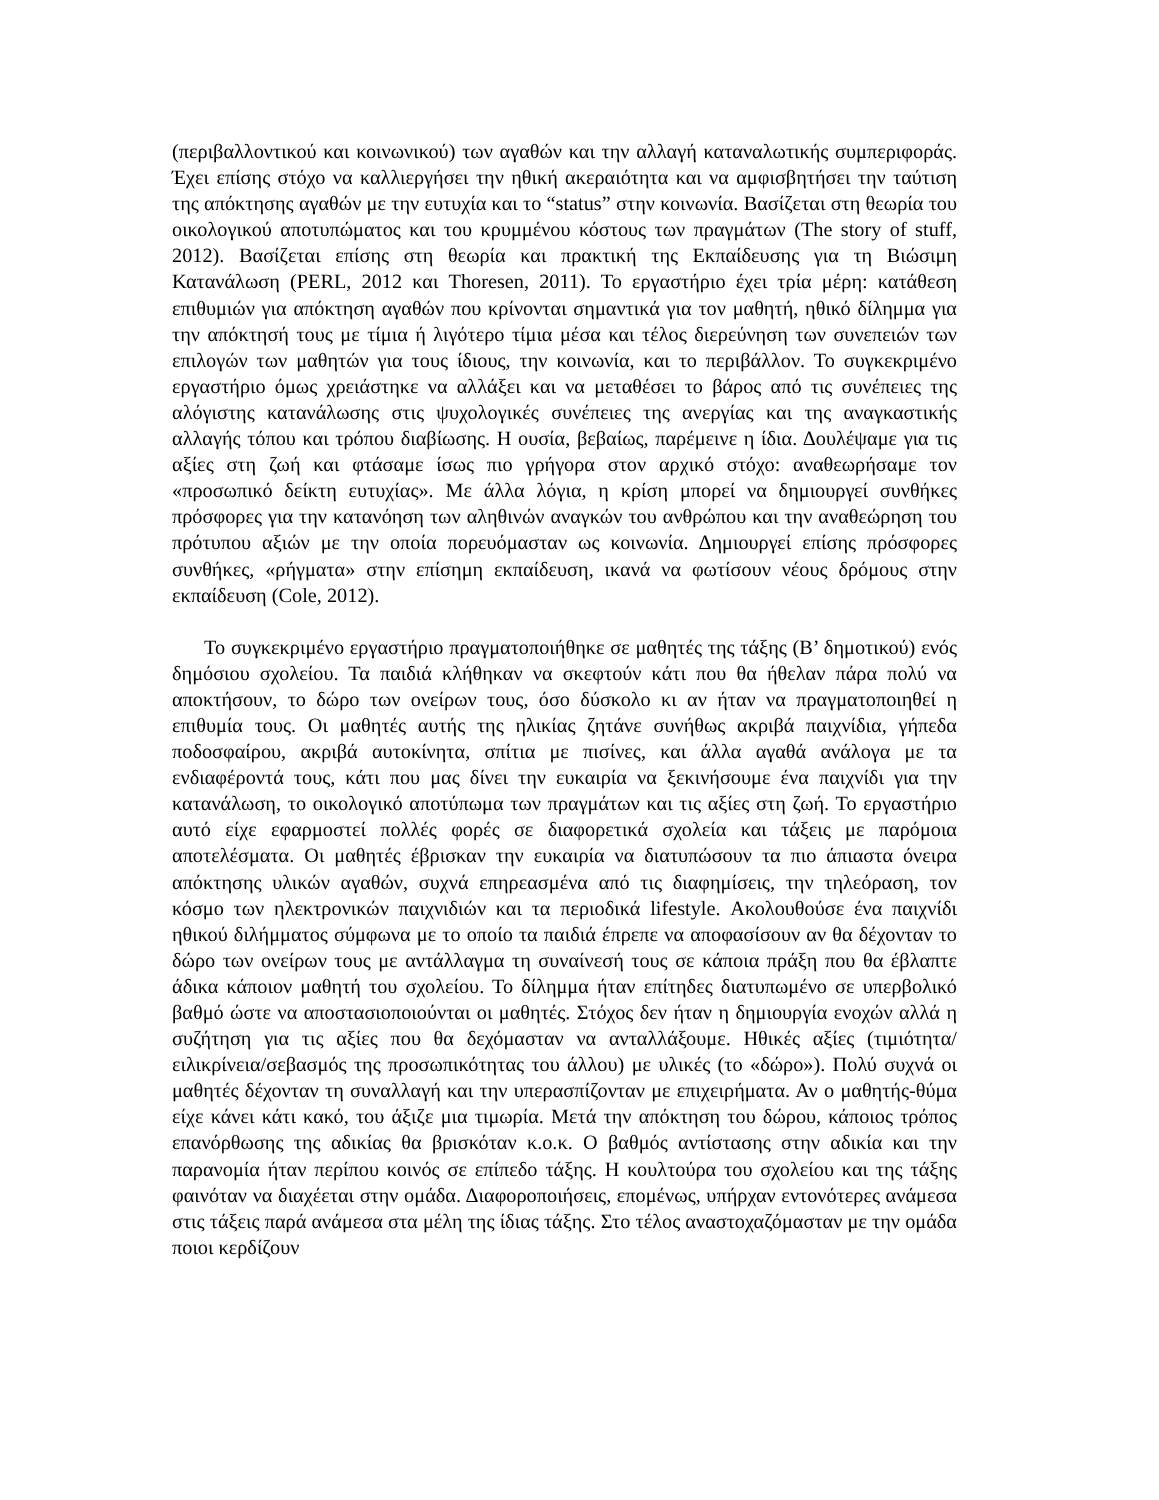(περιβαλλοντικού και κοινωνικού) των αγαθών και την αλλαγή καταναλωτικής συμπεριφοράς. Έχει επίσης στόχο να καλλιεργήσει την ηθική ακεραιότητα και να αμφισβητήσει την ταύτιση της απόκτησης αγαθών με την ευτυχία και το “status” στην κοινωνία. Βασίζεται στη θεωρία του οικολογικού αποτυπώματος και του κρυμμένου κόστους των πραγμάτων (The story of stuff, 2012). Βασίζεται επίσης στη θεωρία και πρακτική της Εκπαίδευσης για τη Βιώσιμη Κατανάλωση (PERL, 2012 και Thoresen, 2011). Το εργαστήριο έχει τρία μέρη: κατάθεση επιθυμιών για απόκτηση αγαθών που κρίνονται σημαντικά για τον μαθητή, ηθικό δίλημμα για την απόκτησή τους με τίμια ή λιγότερο τίμια μέσα και τέλος διερεύνηση των συνεπειών των επιλογών των μαθητών για τους ίδιους, την κοινωνία, και το περιβάλλον. Το συγκεκριμένο εργαστήριο όμως χρειάστηκε να αλλάξει και να μεταθέσει το βάρος από τις συνέπειες της αλόγιστης κατανάλωσης στις ψυχολογικές συνέπειες της ανεργίας και της αναγκαστικής αλλαγής τόπου και τρόπου διαβίωσης. Η ουσία, βεβαίως, παρέμεινε η ίδια. Δουλέψαμε για τις αξίες στη ζωή και φτάσαμε ίσως πιο γρήγορα στον αρχικό στόχο: αναθεωρήσαμε τον «προσωπικό δείκτη ευτυχίας». Με άλλα λόγια, η κρίση μπορεί να δημιουργεί συνθήκες πρόσφορες για την κατανόηση των αληθινών αναγκών του ανθρώπου και την αναθεώρηση του πρότυπου αξιών με την οποία πορευόμασταν ως κοινωνία. Δημιουργεί επίσης πρόσφορες συνθήκες, «ρήγματα» στην επίσημη εκπαίδευση, ικανά να φωτίσουν νέους δρόμους στην εκπαίδευση (Cole, 2012).
Το συγκεκριμένο εργαστήριο πραγματοποιήθηκε σε μαθητές της τάξης (Β’ δημοτικού) ενός δημόσιου σχολείου. Τα παιδιά κλήθηκαν να σκεφτούν κάτι που θα ήθελαν πάρα πολύ να αποκτήσουν, το δώρο των ονείρων τους, όσο δύσκολο κι αν ήταν να πραγματοποιηθεί η επιθυμία τους. Οι μαθητές αυτής της ηλικίας ζητάνε συνήθως ακριβά παιχνίδια, γήπεδα ποδοσφαίρου, ακριβά αυτοκίνητα, σπίτια με πισίνες, και άλλα αγαθά ανάλογα με τα ενδιαφέροντά τους, κάτι που μας δίνει την ευκαιρία να ξεκινήσουμε ένα παιχνίδι για την κατανάλωση, το οικολογικό αποτύπωμα των πραγμάτων και τις αξίες στη ζωή. Το εργαστήριο αυτό είχε εφαρμοστεί πολλές φορές σε διαφορετικά σχολεία και τάξεις με παρόμοια αποτελέσματα. Οι μαθητές έβρισκαν την ευκαιρία να διατυπώσουν τα πιο άπιαστα όνειρα απόκτησης υλικών αγαθών, συχνά επηρεασμένα από τις διαφημίσεις, την τηλεόραση, τον κόσμο των ηλεκτρονικών παιχνιδιών και τα περιοδικά lifestyle. Ακολουθούσε ένα παιχνίδι ηθικού διλήμματος σύμφωνα με το οποίο τα παιδιά έπρεπε να αποφασίσουν αν θα δέχονταν το δώρο των ονείρων τους με αντάλλαγμα τη συναίνεσή τους σε κάποια πράξη που θα έβλαπτε άδικα κάποιον μαθητή του σχολείου. Το δίλημμα ήταν επίτηδες διατυπωμένο σε υπερβολικό βαθμό ώστε να αποστασιοποιούνται οι μαθητές. Στόχος δεν ήταν η δημιουργία ενοχών αλλά η συζήτηση για τις αξίες που θα δεχόμασταν να ανταλλάξουμε. Ηθικές αξίες (τιμιότητα/ειλικρίνεια/σεβασμός της προσωπικότητας του άλλου) με υλικές (το «δώρο»). Πολύ συχνά οι μαθητές δέχονταν τη συναλλαγή και την υπερασπίζονταν με επιχειρήματα. Αν ο μαθητής-θύμα είχε κάνει κάτι κακό, του άξιζε μια τιμωρία. Μετά την απόκτηση του δώρου, κάποιος τρόπος επανόρθωσης της αδικίας θα βρισκόταν κ.ο.κ. Ο βαθμός αντίστασης στην αδικία και την παρανομία ήταν περίπου κοινός σε επίπεδο τάξης. Η κουλτούρα του σχολείου και της τάξης φαινόταν να διαχέεται στην ομάδα. Διαφοροποιήσεις, επομένως, υπήρχαν εντονότερες ανάμεσα στις τάξεις παρά ανάμεσα στα μέλη της ίδιας τάξης. Στο τέλος αναστοχαζόμασταν με την ομάδα ποιοι κερδίζουν